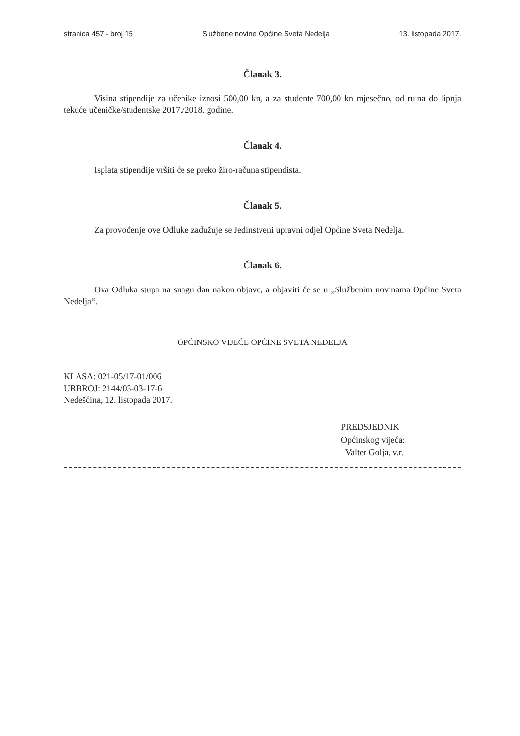stranica 457 - broj 15 Službene novine Općine Sveta Nedelja 13. listopada 2017.
Članak 3.
Visina stipendije za učenike iznosi 500,00 kn, a za studente 700,00 kn mjesečno, od rujna do lipnja tekuće učeničke/studentske 2017./2018. godine.
Članak 4.
Isplata stipendije vršiti će se preko žiro-računa stipendista.
Članak 5.
Za provođenje ove Odluke zadužuje se Jedinstveni upravni odjel Općine Sveta Nedelja.
Članak 6.
Ova Odluka stupa na snagu dan nakon objave, a objaviti će se u „Službenim novinama Općine Sveta Nedelja“.
OPĆINSKO VIJEĆE OPĆINE SVETA NEDELJA
KLASA: 021-05/17-01/006
URBROJ: 2144/03-03-17-6
Nedešćina, 12. listopada 2017.
PREDSJEDNIK
Općinskog vijeća:
Valter Golja, v.r.